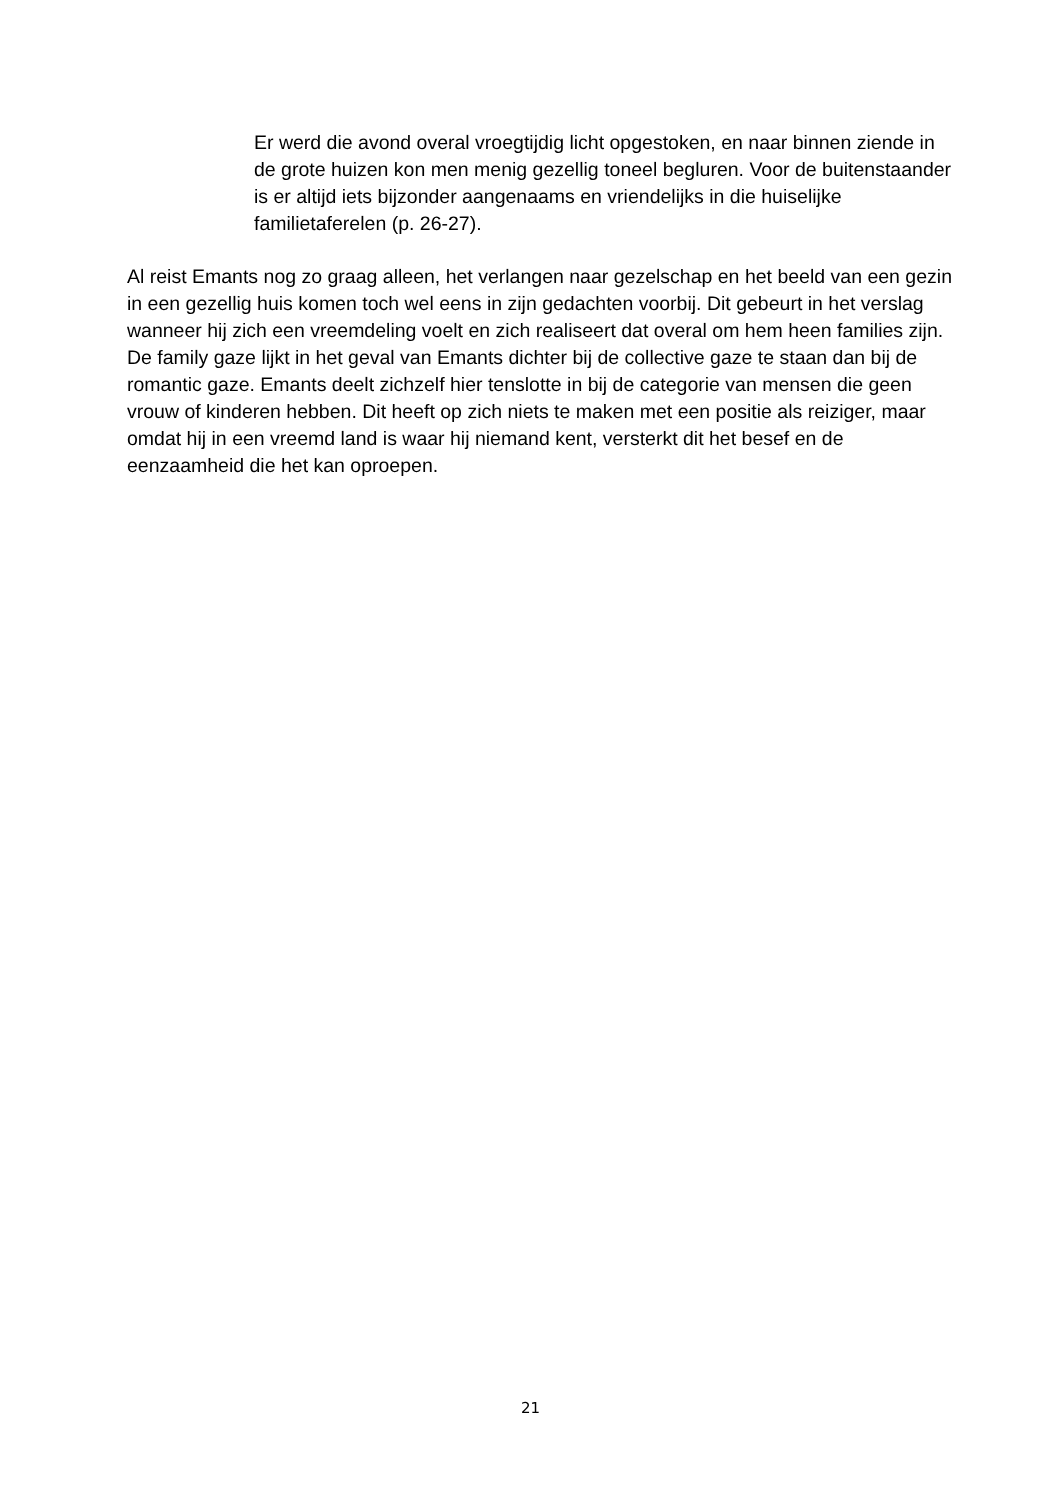Er werd die avond overal vroegtijdig licht opgestoken, en naar binnen ziende in de grote huizen kon men menig gezellig toneel begluren. Voor de buitenstaander is er altijd iets bijzonder aangenaams en vriendelijks in die huiselijke familietaferelen (p. 26-27).
Al reist Emants nog zo graag alleen, het verlangen naar gezelschap en het beeld van een gezin in een gezellig huis komen toch wel eens in zijn gedachten voorbij. Dit gebeurt in het verslag wanneer hij zich een vreemdeling voelt en zich realiseert dat overal om hem heen families zijn. De family gaze lijkt in het geval van Emants dichter bij de collective gaze te staan dan bij de romantic gaze. Emants deelt zichzelf hier tenslotte in bij de categorie van mensen die geen vrouw of kinderen hebben. Dit heeft op zich niets te maken met een positie als reiziger, maar omdat hij in een vreemd land is waar hij niemand kent, versterkt dit het besef en de eenzaamheid die het kan oproepen.
21